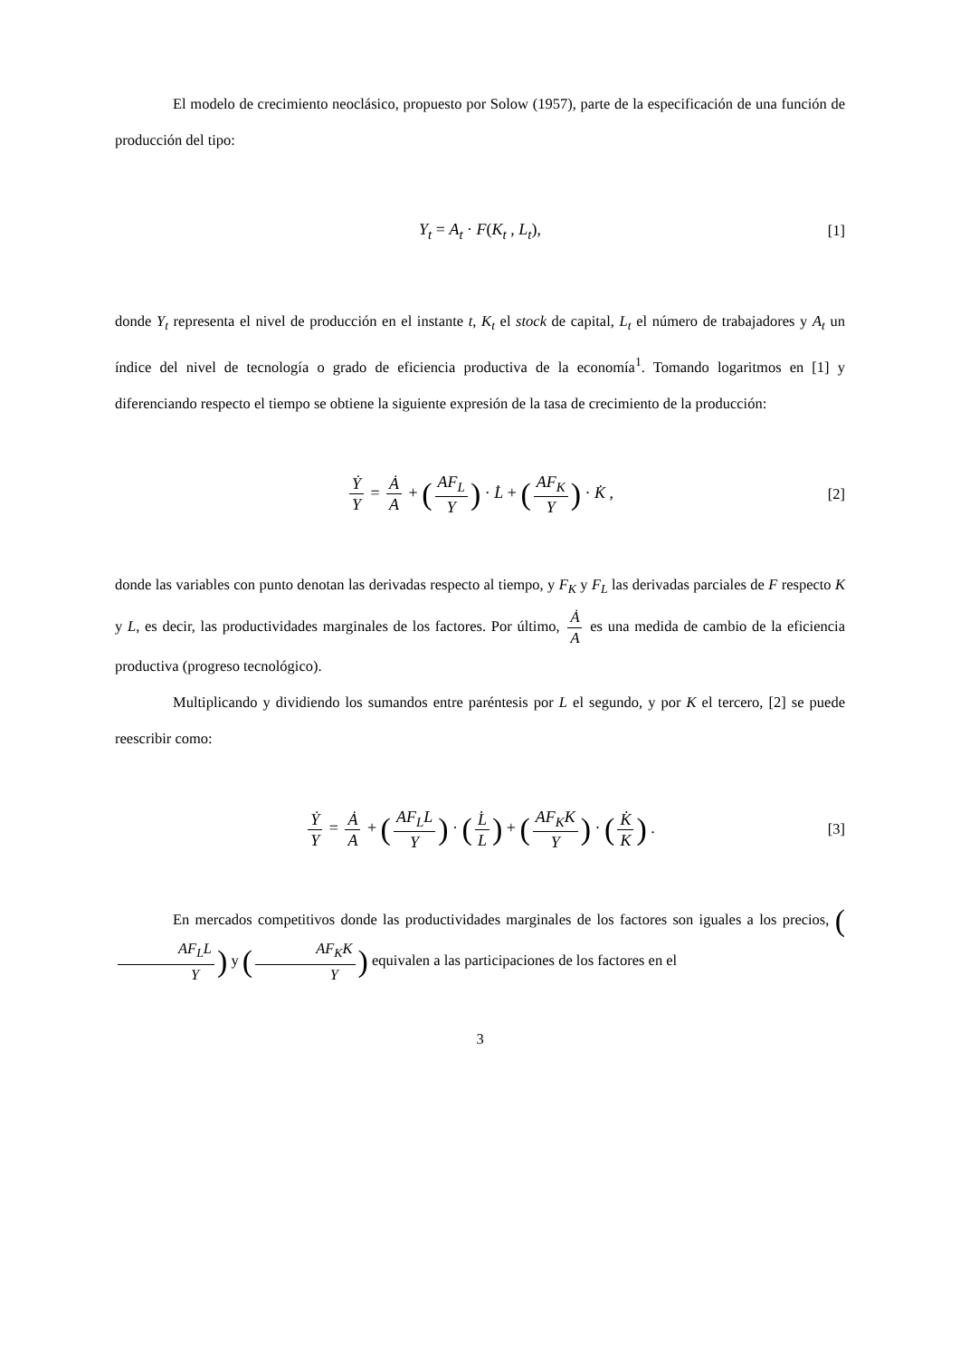El modelo de crecimiento neoclásico, propuesto por Solow (1957), parte de la especificación de una función de producción del tipo:
Y<sub>t</sub> = A<sub>t</sub> · F(K<sub>t</sub> , L<sub>t</sub>), [1]
donde Y<sub>t</sub> representa el nivel de producción en el instante t, K<sub>t</sub> el stock de capital, L<sub>t</sub> el número de trabajadores y A<sub>t</sub> un índice del nivel de tecnología o grado de eficiencia productiva de la economía<sup>1</sup>. Tomando logaritmos en [1] y diferenciando respecto el tiempo se obtiene la siguiente expresión de la tasa de crecimiento de la producción:
Ẏ Y = Ȧ A + (AF<sub>L</sub> Y) · L̇ + (AF<sub>K</sub> Y) · K̇ , [2]
donde las variables con punto denotan las derivadas respecto al tiempo, y F<sub>K</sub> y F<sub>L</sub> las derivadas parciales de F respecto K y L, es decir, las productividades marginales de los factores. Por último, Ȧ A es una medida de cambio de la eficiencia productiva (progreso tecnológico).
Multiplicando y dividiendo los sumandos entre paréntesis por L el segundo, y por K el tercero, [2] se puede reescribir como:
Ẏ Y = Ȧ A + (AF<sub>L</sub>L Y) · (L̇ L) + (AF<sub>K</sub>K Y) · (K̇ K) . [3]
En mercados competitivos donde las productividades marginales de los factores son iguales a los precios, (AF<sub>L</sub>L Y) y (AF<sub>K</sub>K Y) equivalen a las participaciones de los factores en el
3